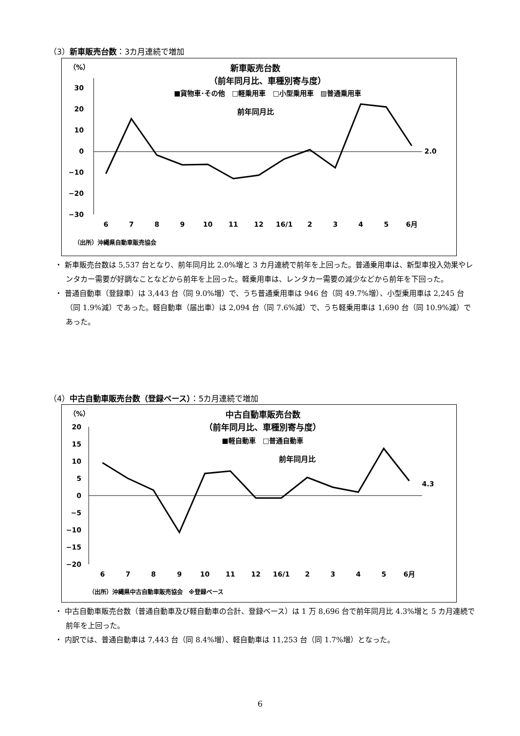（3）新車販売台数：3カ月連続で増加
（%）
新車販売台数
（前年同月比、車種別寄与度）
■貨物車･その他　□軽乗用車　□小型乗用車　▨普通乗用車
前年同月比
30
20
10
0
−10
−20
−30
2.0
6
7
8
9
10
11
12
16/1
2
3
4
5
6月
（出所）沖縄県自動車販売協会
・ 新車販売台数は 5,537 台となり、前年同月比 2.0%増と 3 カ月連続で前年を上回った。普通乗用車は、新型車投入効果やレンタカー需要が好調なことなどから前年を上回った。軽乗用車は、レンタカー需要の減少などから前年を下回った。
・ 普通自動車（登録車）は 3,443 台（同 9.0%増）で、うち普通乗用車は 946 台（同 49.7%増）、小型乗用車は 2,245 台（同 1.9%減）であった。軽自動車（届出車）は 2,094 台（同 7.6%減）で、うち軽乗用車は 1,690 台（同 10.9%減）であった。
（4）中古自動車販売台数（登録ベース）：5カ月連続で増加
（%）
中古自動車販売台数
（前年同月比、車種別寄与度）
■軽自動車　□普通自動車
前年同月比
20
15
10
5
0
−5
−10
−15
−20
4.3
6
7
8
9
10
11
12
16/1
2
3
4
5
6月
（出所）沖縄県中古自動車販売協会　※登録ベース
・ 中古自動車販売台数（普通自動車及び軽自動車の合計、登録ベース）は 1 万 8,696 台で前年同月比 4.3%増と 5 カ月連続で前年を上回った。
・ 内訳では、普通自動車は 7,443 台（同 8.4%増）、軽自動車は 11,253 台（同 1.7%増）となった。
6